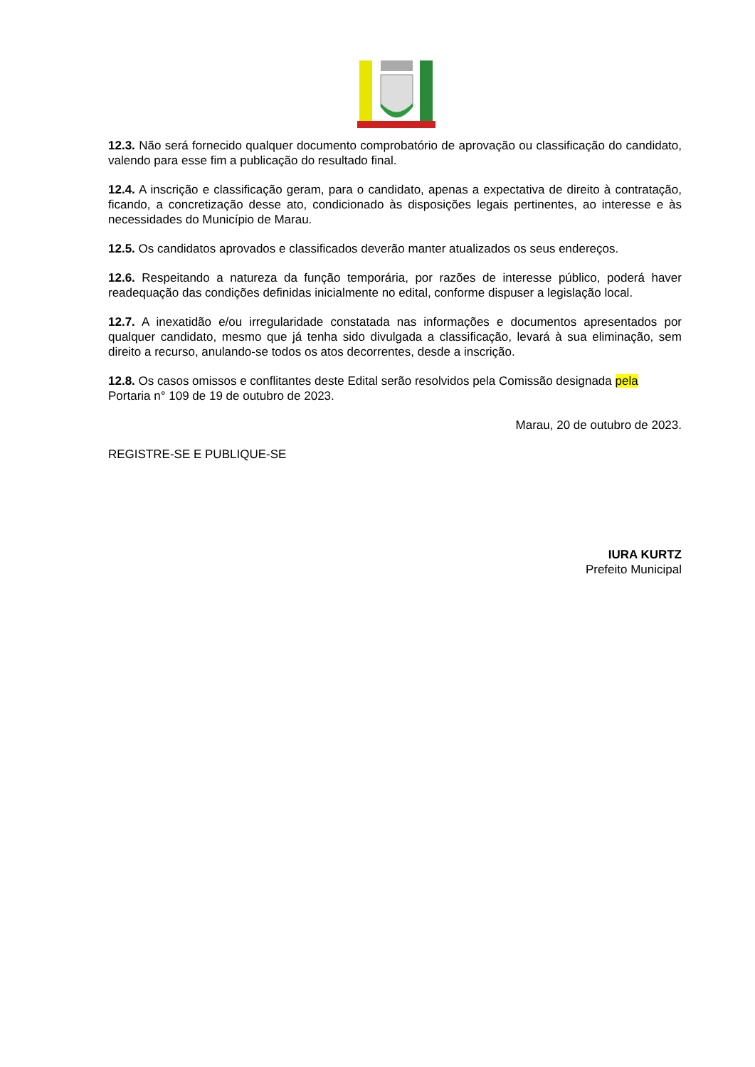12.3. Não será fornecido qualquer documento comprobatório de aprovação ou classificação do candidato, valendo para esse fim a publicação do resultado final.
12.4. A inscrição e classificação geram, para o candidato, apenas a expectativa de direito à contratação, ficando, a concretização desse ato, condicionado às disposições legais pertinentes, ao interesse e às necessidades do Município de Marau.
12.5. Os candidatos aprovados e classificados deverão manter atualizados os seus endereços.
12.6. Respeitando a natureza da função temporária, por razões de interesse público, poderá haver readequação das condições definidas inicialmente no edital, conforme dispuser a legislação local.
12.7. A inexatidão e/ou irregularidade constatada nas informações e documentos apresentados por qualquer candidato, mesmo que já tenha sido divulgada a classificação, levará à sua eliminação, sem direito a recurso, anulando-se todos os atos decorrentes, desde a inscrição.
12.8. Os casos omissos e conflitantes deste Edital serão resolvidos pela Comissão designada pela Portaria n° 109 de 19 de outubro de 2023.
Marau, 20 de outubro de 2023.
REGISTRE-SE E PUBLIQUE-SE
IURA KURTZ
Prefeito Municipal